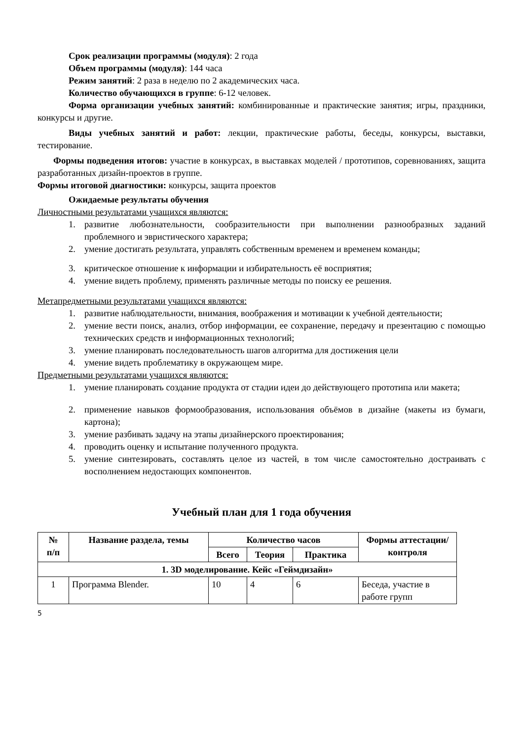Срок реализации программы (модуля): 2 года
Объем программы (модуля): 144 часа
Режим занятий: 2 раза в неделю по 2 академических часа.
Количество обучающихся в группе: 6-12 человек.
Форма организации учебных занятий: комбинированные и практические занятия; игры, праздники, конкурсы и другие.
Виды учебных занятий и работ: лекции, практические работы, беседы, конкурсы, выставки, тестирование.
Формы подведения итогов: участие в конкурсах, в выставках моделей / прототипов, соревнованиях, защита разработанных дизайн-проектов в группе.
Формы итоговой диагностики: конкурсы, защита проектов
Ожидаемые результаты обучения
Личностными результатами учащихся являются:
1. развитие любознательности, сообразительности при выполнении разнообразных заданий проблемного и эвристического характера;
2. умение достигать результата, управлять собственным временем и временем команды;
3. критическое отношение к информации и избирательность её восприятия;
4. умение видеть проблему, применять различные методы по поиску ее решения.
Метапредметными результатами учащихся являются:
1. развитие наблюдательности, внимания, воображения и мотивации к учебной деятельности;
2. умение вести поиск, анализ, отбор информации, ее сохранение, передачу и презентацию с помощью технических средств и информационных технологий;
3. умение планировать последовательность шагов алгоритма для достижения цели
4. умение видеть проблематику в окружающем мире.
Предметными результатами учащихся являются:
1. умение планировать создание продукта от стадии идеи до действующего прототипа или макета;
2. применение навыков формообразования, использования объёмов в дизайне (макеты из бумаги, картона);
3. умение разбивать задачу на этапы дизайнерского проектирования;
4. проводить оценку и испытание полученного продукта.
5. умение синтезировать, составлять целое из частей, в том числе самостоятельно достраивать с восполнением недостающих компонентов.
Учебный план для 1 года обучения
| № п/п | Название раздела, темы | Количество часов | | | Формы аттестации/ контроля |
| --- | --- | --- | --- | --- | --- |
| | | Всего | Теория | Практика | |
| 1. 3D моделирование. Кейс «Геймдизайн» | | | | | |
| 1 | Программа Blender. | 10 | 4 | 6 | Беседа, участие в работе групп |
5